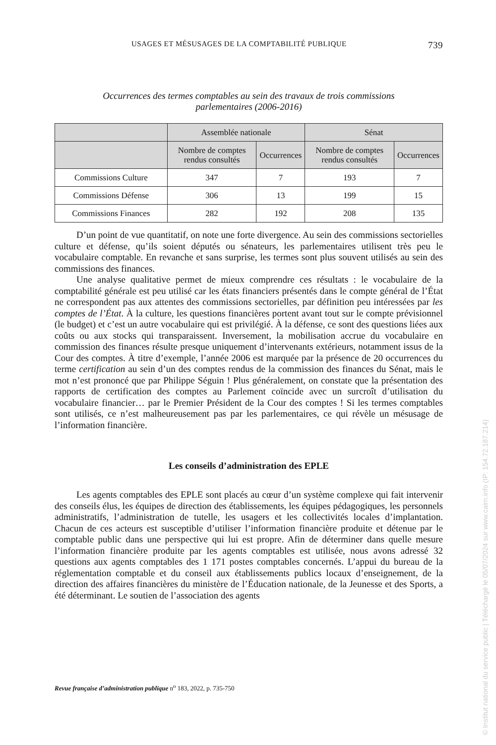USAGES ET MÉSUSAGES DE LA COMPTABILITÉ PUBLIQUE 739
Occurrences des termes comptables au sein des travaux de trois commissions
parlementaires (2006-2016)
| | Assemblée nationale | | Sénat | |
| --- | --- | --- | --- | --- |
| | Nombre de comptes rendus consultés | Occurrences | Nombre de comptes rendus consultés | Occurrences |
| Commissions Culture | 347 | 7 | 193 | 7 |
| Commissions Défense | 306 | 13 | 199 | 15 |
| Commissions Finances | 282 | 192 | 208 | 135 |
D’un point de vue quantitatif, on note une forte divergence. Au sein des commissions sectorielles culture et défense, qu’ils soient députés ou sénateurs, les parlementaires utilisent très peu le vocabulaire comptable. En revanche et sans surprise, les termes sont plus souvent utilisés au sein des commissions des finances.
Une analyse qualitative permet de mieux comprendre ces résultats : le vocabulaire de la comptabilité générale est peu utilisé car les états financiers présentés dans le compte général de l’État ne correspondent pas aux attentes des commissions sectorielles, par définition peu intéressées par les comptes de l’État. À la culture, les questions financières portent avant tout sur le compte prévisionnel (le budget) et c’est un autre vocabulaire qui est privilégié. À la défense, ce sont des questions liées aux coûts ou aux stocks qui transparaissent. Inversement, la mobilisation accrue du vocabulaire en commission des finances résulte presque uniquement d’intervenants extérieurs, notamment issus de la Cour des comptes. À titre d’exemple, l’année 2006 est marquée par la présence de 20 occurrences du terme certification au sein d’un des comptes rendus de la commission des finances du Sénat, mais le mot n’est prononcé que par Philippe Séguin ! Plus généralement, on constate que la présentation des rapports de certification des comptes au Parlement coïncide avec un surcroît d’utilisation du vocabulaire financier… par le Premier Président de la Cour des comptes ! Si les termes comptables sont utilisés, ce n’est malheureusement pas par les parlementaires, ce qui révèle un mésusage de l’information financière.
Les conseils d’administration des EPLE
Les agents comptables des EPLE sont placés au cœur d’un système complexe qui fait intervenir des conseils élus, les équipes de direction des établissements, les équipes pédagogiques, les personnels administratifs, l’administration de tutelle, les usagers et les collectivités locales d’implantation. Chacun de ces acteurs est susceptible d’utiliser l’information financière produite et détenue par le comptable public dans une perspective qui lui est propre. Afin de déterminer dans quelle mesure l’information financière produite par les agents comptables est utilisée, nous avons adressé 32 questions aux agents comptables des 1 171 postes comptables concernés. L’appui du bureau de la réglementation comptable et du conseil aux établissements publics locaux d’enseignement, de la direction des affaires financières du ministère de l’Éducation nationale, de la Jeunesse et des Sports, a été déterminant. Le soutien de l’association des agents
Revue française d’administration publique n<sup>o</sup> 183, 2022, p. 735-750
© Institut national du service public | Téléchargé le 05/07/2024 sur www.cairn.info (IP: 154.72.187.214)